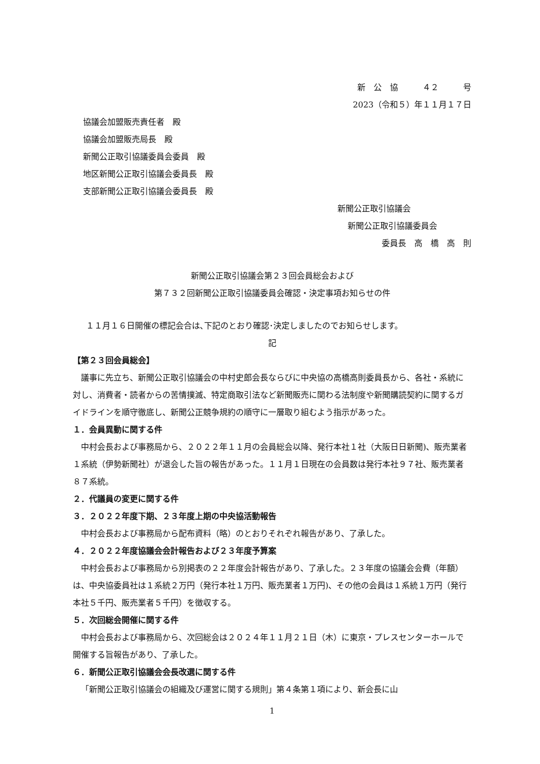新　公　協　　　４２　　　号
2023（令和５）年１１月１７日
協議会加盟販売責任者　殿
協議会加盟販売局長　殿
新聞公正取引協議委員会委員　殿
地区新聞公正取引協議会委員長　殿
支部新聞公正取引協議会委員長　殿
新聞公正取引協議会
新聞公正取引協議委員会
委員長　高　橋　高　則
新聞公正取引協議会第２３回会員総会および
第７３２回新聞公正取引協議委員会確認・決定事項お知らせの件
１１月１６日開催の標記会合は､下記のとおり確認･決定しましたのでお知らせします。
記
【第２３回会員総会】
議事に先立ち、新聞公正取引協議会の中村史郎会長ならびに中央協の高橋高則委員長から、各社・系統に対し、消費者・読者からの苦情撲滅、特定商取引法など新聞販売に関わる法制度や新聞購読契約に関するガイドラインを順守徹底し、新聞公正競争規約の順守に一層取り組むよう指示があった。
１．会員異動に関する件
中村会長および事務局から、２０２２年１１月の会員総会以降、発行本社１社（大阪日日新聞)、販売業者１系統（伊勢新聞社）が退会した旨の報告があった。１１月１日現在の会員数は発行本社９７社、販売業者８７系統。
２．代議員の変更に関する件
３．２０２２年度下期、２３年度上期の中央協活動報告
中村会長および事務局から配布資料（略）のとおりそれぞれ報告があり、了承した。
４．２０２２年度協議会会計報告および２３年度予算案
中村会長および事務局から別掲表の２２年度会計報告があり、了承した。２３年度の協議会会費（年額）は、中央協委員社は１系統２万円（発行本社１万円、販売業者１万円)、その他の会員は１系統１万円（発行本社５千円、販売業者５千円）を徴収する。
５．次回総会開催に関する件
中村会長および事務局から、次回総会は２０２４年１１月２１日（木）に東京・プレスセンターホールで開催する旨報告があり、了承した。
６．新聞公正取引協議会会長改選に関する件
「新聞公正取引協議会の組織及び運営に関する規則」第４条第１項により、新会長に山
1